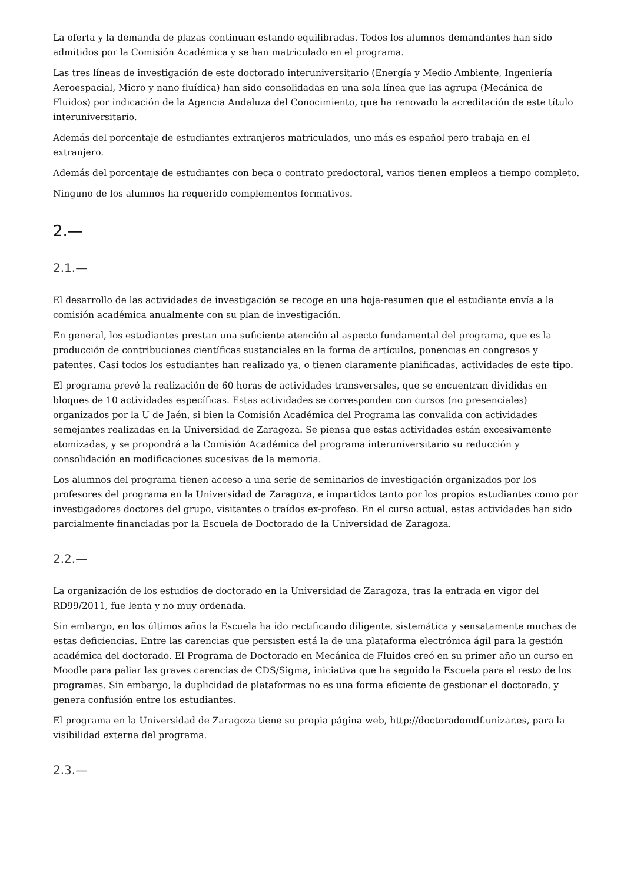La oferta y la demanda de plazas continuan estando equilibradas. Todos los alumnos demandantes han sido admitidos por la Comisión Académica y se han matriculado en el programa.
Las tres líneas de investigación de este doctorado interuniversitario (Energía y Medio Ambiente, Ingeniería Aeroespacial, Micro y nano fluídica) han sido consolidadas en una sola línea que las agrupa (Mecánica de Fluidos) por indicación de la Agencia Andaluza del Conocimiento, que ha renovado la acreditación de este título interuniversitario.
Además del porcentaje de estudiantes extranjeros matriculados, uno más es español pero trabaja en el extranjero.
Además del porcentaje de estudiantes con beca o contrato predoctoral, varios tienen empleos a tiempo completo.
Ninguno de los alumnos ha requerido complementos formativos.
2.—
2.1.—
El desarrollo de las actividades de investigación se recoge en una hoja-resumen que el estudiante envía a la comisión académica anualmente con su plan de investigación.
En general, los estudiantes prestan una suficiente atención al aspecto fundamental del programa, que es la producción de contribuciones científicas sustanciales en la forma de artículos, ponencias en congresos y patentes. Casi todos los estudiantes han realizado ya, o tienen claramente planificadas, actividades de este tipo.
El programa prevé la realización de 60 horas de actividades transversales, que se encuentran divididas en bloques de 10 actividades específicas. Estas actividades se corresponden con cursos (no presenciales) organizados por la U de Jaén, si bien la Comisión Académica del Programa las convalida con actividades semejantes realizadas en la Universidad de Zaragoza. Se piensa que estas actividades están excesivamente atomizadas, y se propondrá a la Comisión Académica del programa interuniversitario su reducción y consolidación en modificaciones sucesivas de la memoria.
Los alumnos del programa tienen acceso a una serie de seminarios de investigación organizados por los profesores del programa en la Universidad de Zaragoza, e impartidos tanto por los propios estudiantes como por investigadores doctores del grupo, visitantes o traídos ex-profeso. En el curso actual, estas actividades han sido parcialmente financiadas por la Escuela de Doctorado de la Universidad de Zaragoza.
2.2.—
La organización de los estudios de doctorado en la Universidad de Zaragoza, tras la entrada en vigor del RD99/2011, fue lenta y no muy ordenada.
Sin embargo, en los últimos años la Escuela ha ido rectificando diligente, sistemática y sensatamente muchas de estas deficiencias. Entre las carencias que persisten está la de una plataforma electrónica ágil para la gestión académica del doctorado. El Programa de Doctorado en Mecánica de Fluidos creó en su primer año un curso en Moodle para paliar las graves carencias de CDS/Sigma, iniciativa que ha seguido la Escuela para el resto de los programas. Sin embargo, la duplicidad de plataformas no es una forma eficiente de gestionar el doctorado, y genera confusión entre los estudiantes.
El programa en la Universidad de Zaragoza tiene su propia página web, http://doctoradomdf.unizar.es, para la visibilidad externa del programa.
2.3.—